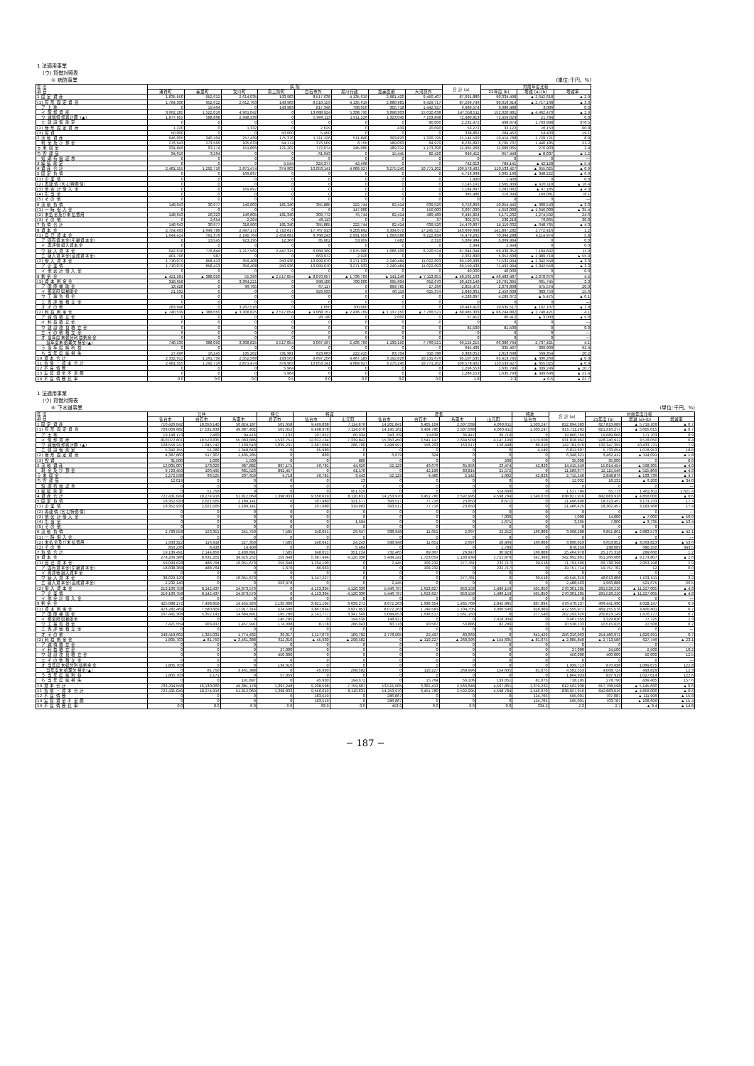1 法適用事業
(ウ) 貸借対照表
⑤ 病院事業 (単位:千円、%)
| 年 度 項 目 | 病 院 | | | | | | | | 合 計 (a) | 対前年度比較 | | |
| --- | --- | --- | --- | --- | --- | --- | --- | --- | --- | --- | --- | --- |
| | 涌谷町 | 美里町 | 女川町 | 南三陸町 | 白石市外 | 黒川行政 | 加美医療 | 大河原外 | | 21年度 (b) | 増減 (a)-(b) | 増減率 |
| 1 固 定 資 産 | 1,835,550 | 952,612 | 2,614,035 | 193,983 | 8,517,638 | 4,135,619 | 2,881,420 | 9,450,407 | 87,691,880 | 90,334,498 | ▲ 2,642,618 | ▲ 2.9 |
| (1) 有 形 固 定 資 産 | 1,784,330 | 952,612 | 2,612,703 | 143,983 | 8,510,159 | 4,135,619 | 2,880,981 | 9,429,717 | 87,299,746 | 90,016,914 | ▲ 2,717,168 | ▲ 3.0 |
| ア 土 地 | 0 | 19,464 | 0 | 143,983 | 817,348 | 708,050 | 305,718 | 1,442,927 | 9,989,574 | 9,986,488 | 3,086 | 0.0 |
| イ 償 却 資 産 | 3,662,285 | 1,522,016 | 4,961,042 | 0 | 13,688,924 | 5,338,795 | 3,898,303 | 15,010,638 | 147,558,511 | 152,020,981 | ▲ 4,462,470 | ▲ 2.9 |
| ウ 減価償却累計額 (▲) | 1,877,955 | 588,868 | 2,348,339 | 0 | 5,996,113 | 1,911,226 | 1,323,040 | 7,103,848 | 72,480,813 | 72,459,029 | 21,784 | 0.0 |
| エ 建 設 仮 勘 定 | 0 | 0 | 0 | 0 | 0 | 0 | 0 | 80,000 | 2,232,472 | 468,474 | 1,763,998 | 376.5 |
| (2) 無 形 固 定 資 産 | 1,220 | 0 | 1,332 | 0 | 2,029 | 0 | 439 | 20,690 | 53,272 | 33,122 | 20,150 | 60.8 |
| (3) 投 資 | 50,000 | 0 | 0 | 50,000 | 5,450 | 0 | 0 | 0 | 338,862 | 284,462 | 54,400 | 19.1 |
| 2 流 動 資 産 | 646,005 | 340,104 | 257,439 | 175,376 | 1,211,126 | 511,840 | 393,820 | 1,320,795 | 21,144,509 | 19,414,788 | 1,729,721 | 8.9 |
| 現 金 及 び 預 金 | 276,543 | 273,566 | 105,633 | 54,174 | 376,509 | 6,755 | 189,063 | 64,979 | 8,235,892 | 6,795,707 | 1,440,185 | 21.2 |
| う 未 収 金 | 334,846 | 63,174 | 151,806 | 121,202 | 772,674 | 245,085 | 189,312 | 1,173,396 | 11,965,968 | 11,689,065 | 276,903 | 2.4 |
| ち 貯 蔵 品 | 34,616 | 3,264 | 0 | 0 | 61,943 | 0 | 15,445 | 82,420 | 649,412 | 657,449 | ▲ 8,037 | ▲ 1.2 |
| 短 期 有 価 証 券 | 0 | 0 | 0 | 0 | 0 | 0 | 0 | 0 | 0 | 0 | 0 | — |
| 3 繰 延 勘 定 | 0 | 0 | 0 | 5,544 | 324,377 | 42,468 | 0 | 0 | 742,013 | 784,141 | ▲ 42,128 | ▲ 5.4 |
| 4 資 産 合 計 | 2,481,555 | 1,292,716 | 2,871,474 | 374,903 | 10,053,141 | 4,689,927 | 3,275,240 | 10,771,202 | 109,578,402 | 110,533,427 | ▲ 955,025 | ▲ 0.9 |
| 5 固 定 負 債 | 0 | 0 | 169,897 | 0 | 0 | 0 | 0 | 0 | 4,716,968 | 5,065,190 | ▲ 348,222 | ▲ 6.9 |
| (1) 企 業 債 | 0 | 0 | 0 | 0 | 0 | 0 | 0 | 0 | 1,400 | 1,400 | 0 | 0.0 |
| (2) 再建債 (含む特例債) | 0 | 0 | 0 | 0 | 0 | 0 | 0 | 0 | 2,145,191 | 2,565,309 | ▲ 420,118 | ▲ 16.4 |
| (3) 他 会 計 借 入 金 | 0 | 0 | 169,897 | 0 | 0 | 0 | 0 | 0 | 2,184,897 | 2,282,082 | ▲ 97,185 | ▲ 4.3 |
| (4) 引 当 金 | 0 | 0 | 0 | 0 | 0 | 0 | 0 | 0 | 385,480 | 216,399 | 169,081 | 78.1 |
| (5) そ の 他 | 0 | 0 | 0 | 0 | 0 | 0 | 0 | 0 | 0 | 0 | 0 | — |
| 6 流 動 負 債 | 148,643 | 30,977 | 149,009 | 181,340 | 355,885 | 222,744 | 82,414 | 639,526 | 9,753,899 | 10,054,442 | ▲ 300,543 | ▲ 3.0 |
| (1) 一 時 借 入 金 | 0 | 0 | 0 | 0 | 0 | 147,000 | 0 | 150,000 | 3,007,000 | 4,653,000 | ▲ 1,646,000 | ▲ 35.4 |
| (2) 未払金及び未払費用 | 148,643 | 28,323 | 146,805 | 181,340 | 309,772 | 75,744 | 82,414 | 489,489 | 6,445,824 | 5,171,232 | 1,274,592 | 24.6 |
| (3) そ の 他 | 0 | 2,654 | 2,204 | 0 | 46,113 | 0 | 0 | 37 | 301,075 | 230,210 | 70,865 | 30.8 |
| 7 負 債 合 計 | 148,643 | 30,977 | 318,906 | 181,340 | 355,885 | 222,744 | 82,414 | 639,526 | 14,470,867 | 15,119,632 | ▲ 648,765 | ▲ 4.3 |
| 8 資 本 金 | 2,754,493 | 1,649,789 | 2,497,172 | 2,710,617 | 17,767,913 | 6,203,892 | 3,334,072 | 17,245,527 | 143,669,698 | 141,897,282 | 1,772,416 | 1.2 |
| (1) 自 己 資 本 金 | 1,044,414 | 791,376 | 2,140,764 | 2,459,681 | 6,768,243 | 2,931,959 | 1,093,588 | 6,222,834 | 74,479,262 | 70,364,288 | 4,114,974 | 5.8 |
| ア 固有資本金(引継資本金) | 0 | 13,545 | 923,195 | 12,366 | 35,902 | 53,959 | 7,482 | 2,310 | 5,069,984 | 5,069,984 | 0 | 0.0 |
| イ 再評価組入資本金 | 0 | 0 | 0 | 0 | 0 | 0 | 0 | 0 | 2,344 | 2,344 | 0 | 0.0 |
| ウ 繰 入 資 本 金 | 642,618 | 776,844 | 1,217,569 | 2,447,315 | 6,068,369 | 2,875,080 | 1,086,106 | 6,220,524 | 67,044,044 | 59,939,352 | 7,104,692 | 11.9 |
| エ 組入資本金(造成資本金) | 401,796 | 987 | 0 | 0 | 663,972 | 2,920 | 0 | 0 | 2,362,890 | 5,352,608 | ▲ 2,989,718 | ▲ 55.9 |
| (2) 借 入 資 本 金 | 1,710,079 | 858,413 | 356,408 | 250,936 | 10,999,670 | 3,271,933 | 2,240,484 | 11,022,693 | 69,190,436 | 71,532,994 | ▲ 2,342,558 | ▲ 3.3 |
| ア 企 業 債 | 1,710,079 | 858,413 | 356,408 | 250,936 | 10,999,670 | 3,271,933 | 2,240,484 | 11,022,693 | 69,150,436 | 71,492,994 | ▲ 2,342,558 | ▲ 3.3 |
| イ 他 会 計 借 入 金 | 0 | 0 | 0 | 0 | 0 | 0 | 0 | 0 | 40,000 | 40,000 | 0 | 0.0 |
| 9 剰 余 金 | ▲ 421,581 | ▲ 388,050 | 55,396 | ▲ 2,517,054 | ▲ 8,070,657 | ▲ 1,736,709 | ▲ 141,246 | ▲ 7,113,851 | ▲ 48,562,163 | ▲ 46,483,487 | ▲ 2,078,676 | 4.5 |
| (1) 資 本 剰 余 金 | 318,958 | 0 | 3,364,221 | 0 | 998,100 | 700,000 | 995,904 | 652,670 | 20,423,140 | 19,761,395 | 661,745 | 3.3 |
| ア 国 庫 補 助 金 | 13,428 | 0 | 96,705 | 0 | 67,117 | 0 | 899,785 | 27,296 | 2,855,472 | 2,379,898 | 475,574 | 20.0 |
| イ 都道府県補助金 | 21,532 | 0 | 0 | 0 | 929,933 | 0 | 96,119 | 625,374 | 2,840,361 | 2,456,608 | 383,753 | 15.6 |
| ウ 工 事 負 担 金 | 0 | 0 | 0 | 0 | 0 | 0 | 0 | 0 | 4,283,897 | 4,289,372 | ▲ 5,475 | ▲ 0.1 |
| エ 再 評 価 積 立 金 | 0 | 0 | 0 | 0 | 0 | 0 | 0 | 0 | 0 | 0 | 0 | — |
| オ そ の 他 | 283,998 | 0 | 3,267,516 | 0 | 1,050 | 700,000 | 0 | 0 | 10,443,410 | 10,635,517 | ▲ 192,107 | ▲ 1.8 |
| (2) 利 益 剰 余 金 | ▲ 740,539 | ▲ 388,050 | ▲ 3,308,825 | ▲ 2,517,054 | ▲ 9,068,757 | ▲ 2,436,709 | ▲ 1,137,150 | ▲ 7,766,521 | ▲ 68,985,303 | ▲ 66,244,882 | ▲ 2,740,421 | 4.1 |
| ア 減 債 積 立 金 | 0 | 0 | 0 | 0 | 28,740 | 0 | 2,000 | 0 | 57,412 | 60,412 | ▲ 3,000 | ▲ 5.0 |
| イ 利 益 積 立 金 | 0 | 0 | 0 | 0 | 0 | 0 | 0 | 0 | 0 | 0 | 0 | — |
| ウ 建 設 改 良 積 立 金 | 0 | 0 | 0 | 0 | 0 | 0 | 0 | 0 | 81,500 | 81,500 | 0 | 0.0 |
| エ そ の 他 積 立 金 | 0 | 0 | 0 | 0 | 0 | 0 | 0 | 0 | 0 | 0 | 0 | — |
| オ 当年度未処分利益剰余金 | 0 | 0 | 0 | 0 | 0 | 0 | 0 | 0 | 0 | 0 | 0 | — |
| 当年度未処理欠損金(▲) | 740,539 | 388,050 | 3,308,825 | 2,517,054 | 9,097,497 | 2,436,709 | 1,139,150 | 7,766,521 | 69,124,215 | 66,386,794 | 2,737,421 | 4.1 |
| う 当 年 度 純 利 益 | 0 | 0 | 0 | 0 | 0 | 0 | 0 | 0 | 645,406 | 335,497 | 309,909 | 92.4 |
| ち 当 年 度 純 損 失 | 27,496 | 16,245 | 135,202 | 731,981 | 623,663 | 222,425 | 83,704 | 310,788 | 3,383,052 | 2,813,698 | 569,354 | 20.2 |
| 10 資 本 合 計 | 2,332,912 | 1,261,739 | 2,552,568 | 193,563 | 9,697,256 | 4,467,183 | 3,192,826 | 10,131,676 | 95,107,535 | 95,413,795 | ▲ 306,260 | ▲ 0.3 |
| 11 負 債 ・ 資 本 合 計 | 2,481,555 | 1,292,716 | 2,871,474 | 374,903 | 10,053,141 | 4,689,927 | 3,275,240 | 10,771,202 | 109,578,402 | 110,533,427 | ▲ 955,025 | ▲ 0.9 |
| 12 不 良 債 務 | 0 | 0 | 0 | 5,964 | 0 | 0 | 0 | 0 | 1,296,553 | 1,635,799 | ▲ 339,246 | ▲ 20.7 |
| 13 実 質 資 金 不 足 額 | 0 | 0 | 0 | 5,964 | 0 | 0 | 0 | 0 | 1,286,153 | 1,635,799 | ▲ 349,646 | ▲ 21.4 |
| 14 不 良 債 務 比 率 | 0.0 | 0.0 | 0.0 | 0.5 | 0.0 | 0.0 | 0.0 | 0.0 | 1.8 | 2.3 | ▲ 0.5 | ▲ 21.7 |
1 法適用事業
(ウ) 貸借対照表
⑥ 下水道事業 (単位:千円、%)
| 年 度 項 目 | 公共 | | | 特公 | 特環 | | 農集 | | | | 特地 | 合 計 (a) | 対前年度比較 | | |
| --- | --- | --- | --- | --- | --- | --- | --- | --- | --- | --- | --- | --- | --- | --- | --- |
| | 仙台市 | 白石市 | 名取市 | 岩沼市 | 仙台市 | 山元町 | 仙台市 | 白石市 | 名取市 | 山元町 | 仙台市 | | 21年度 (b) | 増減 (a)-(b) | 増減率 |
| 1 固 定 資 産 | 710,426,042 | 18,050,140 | 50,824,187 | 501,658 | 9,499,838 | 7,114,876 | 14,201,841 | 3,405,104 | 2,507,039 | 4,060,611 | 1,503,247 | 822,094,583 | 827,813,689 | ▲ 5,719,106 | ▲ 0.7 |
| (1) 有 形 固 定 資 産 | 706,006,682 | 17,531,833 | 49,387,402 | 501,652 | 9,498,978 | 7,114,076 | 14,195,162 | 3,404,780 | 2,507,039 | 4,060,411 | 1,503,247 | 815,711,262 | 821,316,277 | ▲ 5,605,015 | ▲ 0.7 |
| ア 土 地 | 19,148,173 | 2,460 | 94,416 | 7,132 | 107,952 | 60,934 | 343,709 | 19,836 | 36,447 | 39,710 | 0 | 19,860,769 | 19,689,066 | 171,703 | 0.9 |
| イ 償 却 資 産 | 810,072,601 | 18,523,835 | 55,083,886 | 1,533,751 | 12,012,134 | 7,339,842 | 15,350,450 | 3,541,147 | 2,634,509 | 4,147,199 | 1,579,608 | 931,818,962 | 928,240,912 | 3,578,050 | 0.4 |
| ウ 減価償却累計額 (▲) | 128,556,247 | 1,045,742 | 7,139,543 | 1,039,231 | 2,687,088 | 286,700 | 1,498,997 | 156,203 | 163,917 | 126,498 | 80,910 | 142,781,076 | 132,347,355 | 10,433,721 | 7.9 |
| エ 建 設 仮 勘 定 | 5,342,155 | 51,280 | 1,348,643 | 0 | 65,980 | 0 | 0 | 0 | 0 | 0 | 4,549 | 6,812,607 | 5,733,654 | 1,078,953 | 18.8 |
| (2) 無 形 固 定 資 産 | 4,387,860 | 517,307 | 1,435,285 | 6 | 860 | 0 | 6,679 | 324 | 0 | 0 | 0 | 6,348,321 | 6,462,412 | ▲ 114,091 | ▲ 1.8 |
| (3) 投 資 | 31,500 | 1,000 | 1,500 | 0 | 0 | 800 | 0 | 0 | 0 | 200 | 0 | 35,000 | 35,000 | 0 | 0.0 |
| 2 流 動 資 産 | 12,005,007 | 173,020 | 987,882 | 897,175 | 56,781 | 44,626 | 52,129 | 46,676 | 85,956 | 23,474 | 42,823 | 14,415,549 | 15,014,454 | ▲ 598,905 | ▲ 4.0 |
| 現 金 及 び 預 金 | 9,720,450 | 106,495 | 681,523 | 892,457 | 0 | 41,170 | 0 | 42,196 | 83,814 | 21,572 | 0 | 11,589,677 | 12,115,546 | ▲ 525,869 | ▲ 4.3 |
| う 未 収 金 | 2,272,538 | 66,525 | 207,659 | 4,718 | 56,781 | 3,443 | 52,129 | 4,480 | 2,142 | 1,902 | 42,823 | 2,715,140 | 2,848,876 | ▲ 133,736 | ▲ 4.7 |
| ち 貯 蔵 品 | 12,019 | 0 | 0 | 0 | 0 | 13 | 0 | 0 | 0 | 0 | 0 | 12,032 | 18,232 | ▲ 6,200 | ▲ 34.0 |
| 短 期 有 価 証 券 | 0 | 0 | 0 | 0 | 0 | 0 | 0 | 0 | 0 | 0 | 0 | 0 | 0 | 0 | — |
| 3 繰 延 勘 定 | 0 | 51,756 | 0 | 0 | 0 | 951,329 | 0 | 0 | 0 | 514,699 | 0 | 1,517,784 | 55,773 | 1,462,011 | 2,621.4 |
| 4 資 産 合 計 | 722,431,049 | 18,274,916 | 51,812,069 | 1,398,833 | 9,556,619 | 8,110,831 | 14,253,970 | 3,451,780 | 2,592,995 | 4,598,784 | 1,546,070 | 838,027,916 | 842,883,916 | ▲ 4,856,000 | ▲ 0.6 |
| 5 固 定 負 債 | 16,352,933 | 2,021,505 | 2,189,141 | 0 | 107,980 | 321,577 | 393,517 | 77,716 | 23,650 | 8,671 | 0 | 21,496,690 | 18,323,457 | 3,173,233 | 17.3 |
| (1) 企 業 債 | 16,352,933 | 2,021,505 | 2,189,141 | 0 | 107,980 | 319,983 | 393,517 | 77,716 | 23,650 | 0 | 0 | 21,486,425 | 18,302,457 | 3,183,968 | 17.4 |
| (2) 再建債 (含む特例債) | 0 | 0 | 0 | 0 | 0 | 0 | 0 | 0 | 0 | 0 | 0 | 0 | 0 | 0 | — |
| (3) 他 会 計 借 入 金 | 0 | 0 | 0 | 0 | 0 | 0 | 0 | 0 | 0 | 7,000 | 0 | 7,000 | 14,000 | ▲ 7,000 | ▲ 50.0 |
| (4) 引 当 金 | 0 | 0 | 0 | 0 | 0 | 1,594 | 0 | 0 | 0 | 1,671 | 0 | 3,265 | 7,000 | ▲ 3,735 | ▲ 53.4 |
| (5) そ の 他 | 0 | 0 | 0 | 0 | 0 | 0 | 0 | 0 | 0 | 0 | 0 | 0 | 0 | 0 | — |
| 6 流 動 負 債 | 2,783,558 | 123,351 | 241,750 | 7,585 | 240,041 | 29,647 | 338,948 | 11,651 | 2,697 | 22,252 | 166,808 | 3,968,288 | 6,851,861 | ▲ 2,883,573 | ▲ 42.1 |
| (1) 一 時 借 入 金 | 0 | 0 | 0 | 0 | 0 | 0 | 0 | 0 | 0 | 0 | 0 | 0 | 0 | 0 | — |
| (2) 未払金及び未払費用 | 1,933,322 | 116,918 | 227,350 | 7,585 | 240,041 | 24,243 | 338,948 | 11,651 | 2,697 | 20,466 | 166,808 | 3,090,029 | 6,653,852 | ▲ 3,563,823 | ▲ 53.6 |
| (3) そ の 他 | 850,236 | 6,433 | 14,400 | 0 | 0 | 5,404 | 0 | 0 | 0 | 1,786 | 0 | 878,259 | 198,009 | 680,250 | 343.5 |
| 7 負 債 合 計 | 19,136,491 | 2,144,856 | 2,430,891 | 7,585 | 348,021 | 351,224 | 732,465 | 89,367 | 26,347 | 30,923 | 166,808 | 25,464,978 | 25,175,318 | 289,660 | 1.2 |
| 8 資 本 金 | 278,206,386 | 8,631,201 | 34,925,252 | 255,648 | 5,387,494 | 4,120,336 | 5,449,242 | 1,723,059 | 1,130,939 | 1,721,876 | 541,368 | 342,092,801 | 351,266,608 | ▲ 9,173,807 | ▲ 2.6 |
| (1) 自 己 資 本 金 | 59,099,628 | 488,764 | 10,051,673 | 255,648 | 1,234,190 | 0 | 2,445 | 109,232 | 277,781 | 232,717 | 39,518 | 71,791,596 | 69,738,398 | 2,053,198 | 2.9 |
| ア 固有資本金(引継資本金) | 18,838,368 | 488,764 | 0 | 1,670 | 86,963 | 0 | 0 | 109,232 | 0 | 232,717 | 0 | 19,757,714 | 19,757,702 | 12 | 0.0 |
| イ 再評価組入資本金 | 0 | 0 | 0 | 0 | 0 | 0 | 0 | 0 | 0 | 0 | 0 | 0 | 0 | 0 | — |
| ウ 繰 入 資 本 金 | 38,029,120 | 0 | 10,051,673 | 0 | 1,147,227 | 0 | 0 | 0 | 277,781 | 0 | 39,518 | 49,545,319 | 48,013,808 | 1,531,511 | 3.2 |
| エ 組入資本金(造成資本金) | 2,232,140 | 0 | 0 | 253,978 | 0 | 0 | 2,445 | 0 | 0 | 0 | 0 | 2,488,563 | 1,966,888 | 521,675 | 26.5 |
| (2) 借 入 資 本 金 | 219,106,758 | 8,142,437 | 24,873,579 | 0 | 4,153,304 | 4,120,336 | 5,446,797 | 1,613,827 | 853,158 | 1,489,159 | 501,850 | 270,301,205 | 281,528,210 | ▲ 11,227,005 | ▲ 4.0 |
| ア 企 業 債 | 219,106,758 | 8,142,437 | 24,873,579 | 0 | 4,153,304 | 4,120,336 | 5,446,797 | 1,613,827 | 853,158 | 1,489,159 | 501,850 | 270,301,205 | 281,528,210 | ▲ 11,227,005 | ▲ 4.0 |
| イ 他 会 計 借 入 金 | 0 | 0 | 0 | 0 | 0 | 0 | 0 | 0 | 0 | 0 | 0 | 0 | 0 | 0 | — |
| 9 剰 余 金 | 425,088,172 | 7,498,859 | 14,455,926 | 1,135,600 | 3,821,104 | 3,639,271 | 8,072,263 | 1,639,354 | 1,435,709 | 2,845,985 | 837,894 | 470,470,137 | 466,441,990 | 4,028,147 | 0.9 |
| (1) 資 本 剰 余 金 | 423,282,469 | 7,580,609 | 17,917,314 | 524,590 | 3,867,034 | 3,937,853 | 8,072,263 | 1,749,581 | 1,704,705 | 3,000,590 | 918,969 | 472,555,977 | 469,155,576 | 3,400,401 | 0.7 |
| ア 国 庫 補 助 金 | 167,441,308 | 5,352,141 | 14,684,891 | 165,780 | 2,741,777 | 3,347,569 | 5,084,653 | 1,636,517 | 1,561,150 | 0 | 277,540 | 202,293,326 | 200,823,149 | 1,470,177 | 0.7 |
| イ 都道府県補助金 | 0 | 0 | 0 | 145,785 | 0 | 194,539 | 148,927 | 0 | 0 | 2,918,304 | 0 | 3,407,555 | 3,329,830 | 77,725 | 2.3 |
| ウ 工 事 負 担 金 | 7,421,559 | 903,437 | 1,457,991 | 174,008 | 8,178 | 286,043 | 60,178 | 90,567 | 53,886 | 82,286 | 0 | 10,538,133 | 10,515,625 | 22,508 | 0.2 |
| エ 再 評 価 積 立 金 | 0 | 0 | 0 | 0 | 0 | 0 | 0 | 0 | 0 | 0 | 0 | 0 | 0 | 0 | — |
| オ そ の 他 | 248,419,602 | 1,325,031 | 1,774,432 | 39,017 | 1,117,079 | 109,702 | 2,778,505 | 22,497 | 89,669 | 0 | 641,429 | 256,316,963 | 254,486,972 | 1,829,991 | 0.7 |
| (2) 利 益 剰 余 金 | 1,805,703 | ▲ 81,750 | ▲ 3,461,388 | 611,010 | ▲ 45,930 | ▲ 298,582 | 0 | ▲ 110,227 | ▲ 268,996 | ▲ 154,605 | ▲ 81,075 | ▲ 2,085,840 | ▲ 2,713,586 | 627,746 | ▲ 23.1 |
| ア 減 債 積 立 金 | 0 | 0 | 0 | 0 | 0 | 0 | 0 | 0 | 0 | 0 | 0 | 0 | 0 | 0 | — |
| イ 利 益 積 立 金 | 0 | 0 | 0 | 27,000 | 0 | 0 | 0 | 0 | 0 | 0 | 0 | 27,000 | 24,500 | 2,500 | 10.2 |
| ウ 建 設 改 良 積 立 金 | 0 | 0 | 0 | 450,000 | 0 | 0 | 0 | 0 | 0 | 0 | 0 | 450,000 | 400,000 | 50,000 | 12.5 |
| エ そ の 他 積 立 金 | 0 | 0 | 0 | 0 | 0 | 0 | 0 | 0 | 0 | 0 | 0 | 0 | 0 | 0 | — |
| オ 当年度未処分利益剰余金 | 1,805,703 | 0 | 0 | 134,010 | 0 | 0 | 0 | 0 | 0 | 0 | 0 | 1,939,713 | 870,638 | 1,069,075 | 122.8 |
| 当年度未処理欠損金(▲) | 0 | 81,750 | 3,461,388 | 0 | 45,930 | 298,582 | 0 | 110,227 | 268,996 | 154,605 | 81,075 | 4,502,553 | 4,008,724 | 493,829 | 12.3 |
| う 当 年 度 純 利 益 | 1,805,703 | 2,171 | 0 | 57,059 | 0 | 0 | 0 | 0 | 0 | 0 | 0 | 1,864,933 | 837,919 | 1,027,014 | 122.6 |
| ち 当 年 度 純 損 失 | 0 | 0 | 191,897 | 0 | 45,930 | 194,372 | 0 | 15,764 | 56,106 | 133,051 | 81,075 | 718,195 | 278,790 | 439,405 | 157.6 |
| 10 資 本 合 計 | 703,294,558 | 16,130,060 | 49,381,178 | 1,391,248 | 9,208,598 | 7,759,607 | 13,521,505 | 3,362,413 | 2,566,648 | 4,567,861 | 1,379,262 | 812,562,938 | 817,708,598 | ▲ 5,145,660 | ▲ 0.6 |
| 11 負 債 ・ 資 本 合 計 | 722,431,049 | 18,274,916 | 51,812,069 | 1,398,833 | 9,556,619 | 8,110,831 | 14,253,970 | 3,451,780 | 2,592,995 | 4,598,784 | 1,546,070 | 838,027,916 | 842,883,916 | ▲ 4,856,000 | ▲ 0.6 |
| 12 不 良 債 務 | 0 | 0 | 0 | 0 | 183,519 | 0 | 286,867 | 0 | 0 | 0 | 124,705 | 595,091 | 707,087 | ▲ 111,996 | ▲ 15.8 |
| 13 実 質 資 金 不 足 額 | 0 | 0 | 0 | 0 | 183,519 | 0 | 286,867 | 0 | 0 | 0 | 124,705 | 595,091 | 703,787 | ▲ 108,696 | ▲ 15.4 |
| 14 不 良 債 務 比 率 | 0.0 | 0.0 | 0.0 | 0.0 | 63.9 | 0.0 | 453.9 | 0.0 | 0.0 | 0.0 | 334.2 | 2.3 | 2.7 | ▲ 0.4 | ▲ 14.8 |
− 187 −